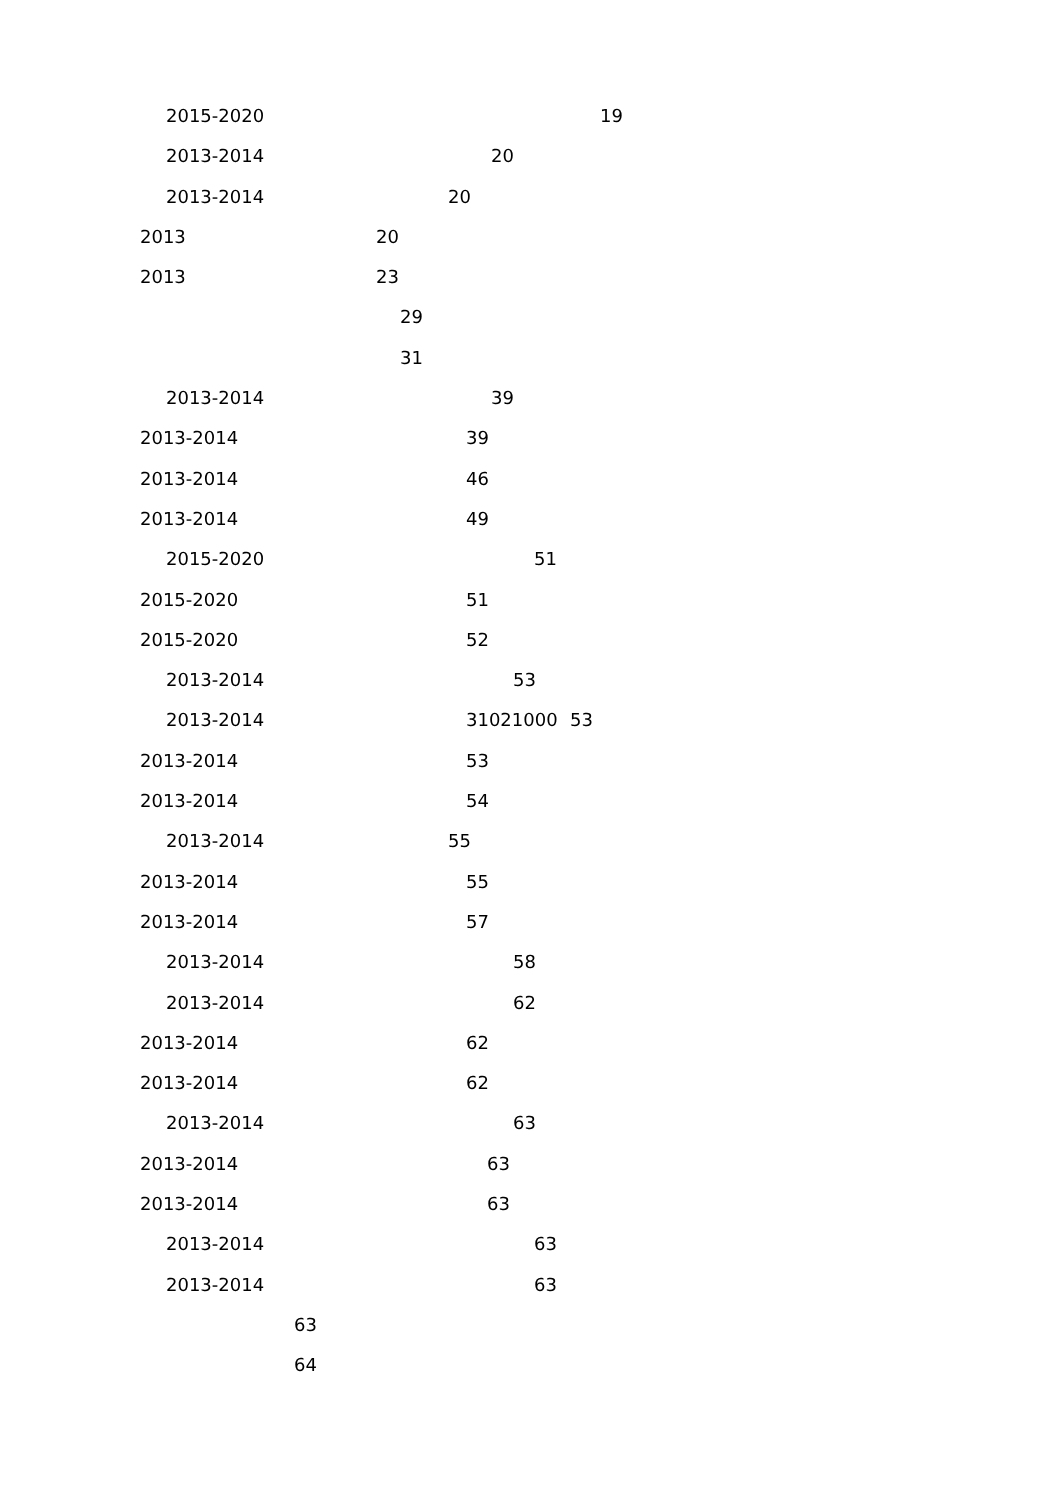2015-2020 19
2013-2014 20
2013-2014 20
2013 20
2013 23 29 31
2013-2014 39
2013-2014 39
2013-2014 46
2013-2014 49
2015-2020 51
2015-2020 51
2015-2020 52
2013-2014 53
2013-2014 31021000 53
2013-2014 53
2013-2014 54
2013-2014 55
2013-2014 55
2013-2014 57
2013-2014 58
2013-2014 62
2013-2014 62
2013-2014 62
2013-2014 63
2013-2014 63
2013-2014 63
2013-2014 63
2013-2014 63
63 64